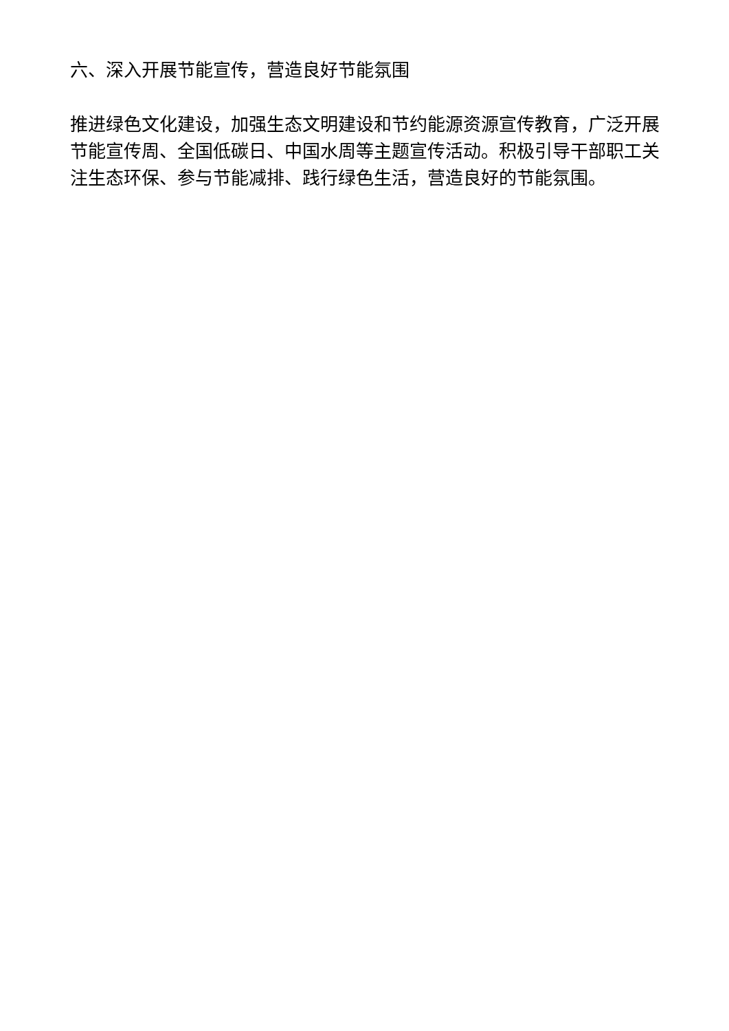六、深入开展节能宣传，营造良好节能氛围
推进绿色文化建设，加强生态文明建设和节约能源资源宣传教育，广泛开展节能宣传周、全国低碳日、中国水周等主题宣传活动。积极引导干部职工关注生态环保、参与节能减排、践行绿色生活，营造良好的节能氛围。